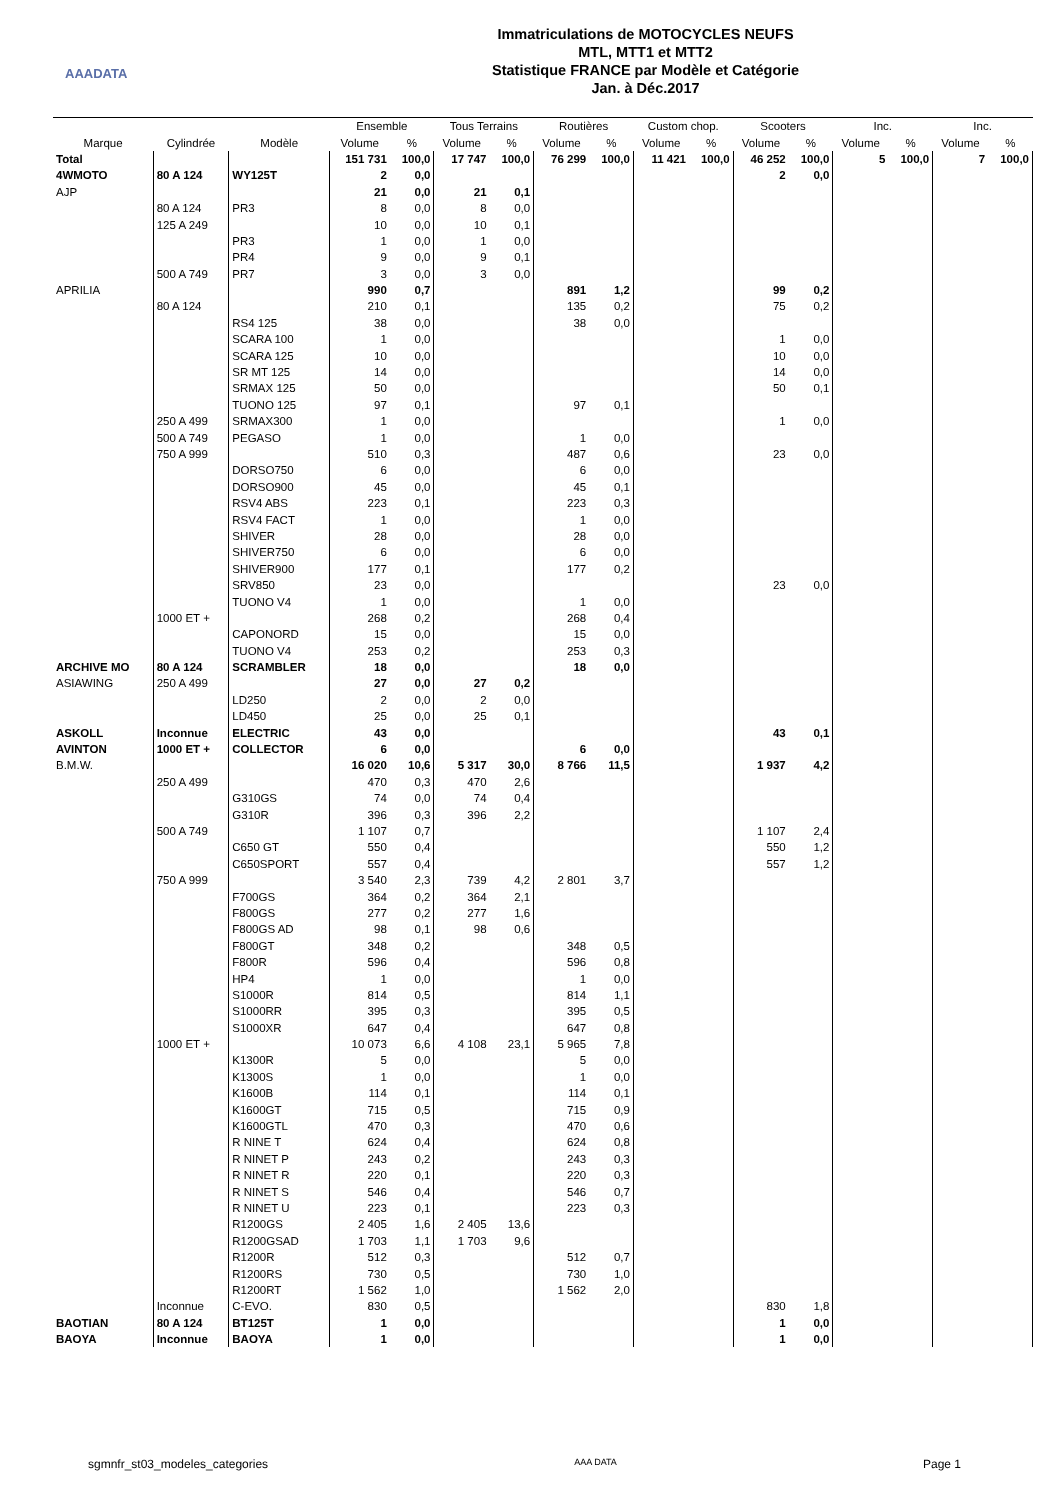AAADATA
Immatriculations de MOTOCYCLES NEUFS
MTL, MTT1 et MTT2
Statistique FRANCE par Modèle et Catégorie
Jan. à Déc.2017
| | | | Ensemble | | Tous Terrains | | Routières | | Custom chop. | | Scooters | | Inc. | | Inc. | |
| --- | --- | --- | --- | --- | --- | --- | --- | --- | --- | --- | --- | --- | --- | --- | --- | --- |
| Marque | Cylindrée | Modèle | Volume | % | Volume | % | Volume | % | Volume | % | Volume | % | Volume | % | Volume | % |
| Total | | | 151 731 | 100,0 | 17 747 | 100,0 | 76 299 | 100,0 | 11 421 | 100,0 | 46 252 | 100,0 | 5 | 100,0 | 7 | 100,0 |
| 4WMOTO | 80 A 124 | WY125T | 2 | 0,0 | | | | | | | 2 | 0,0 | | | | |
| AJP | | | 21 | 0,0 | 21 | 0,1 | | | | | | | | | | |
| | 80 A 124 | PR3 | 8 | 0,0 | 8 | 0,0 | | | | | | | | | | |
| | 125 A 249 | | 10 | 0,0 | 10 | 0,1 | | | | | | | | | | |
| | | PR3 | 1 | 0,0 | 1 | 0,0 | | | | | | | | | | |
| | | PR4 | 9 | 0,0 | 9 | 0,1 | | | | | | | | | | |
| | 500 A 749 | PR7 | 3 | 0,0 | 3 | 0,0 | | | | | | | | | | |
| APRILIA | | | 990 | 0,7 | | | 891 | 1,2 | | | 99 | 0,2 | | | | |
| | 80 A 124 | | 210 | 0,1 | | | 135 | 0,2 | | | 75 | 0,2 | | | | |
| | | RS4 125 | 38 | 0,0 | | | 38 | 0,0 | | | | | | | | |
| | | SCARA 100 | 1 | 0,0 | | | | | | | 1 | 0,0 | | | | |
| | | SCARA 125 | 10 | 0,0 | | | | | | | 10 | 0,0 | | | | |
| | | SR MT 125 | 14 | 0,0 | | | | | | | 14 | 0,0 | | | | |
| | | SRMAX 125 | 50 | 0,0 | | | | | | | 50 | 0,1 | | | | |
| | | TUONO 125 | 97 | 0,1 | | | 97 | 0,1 | | | | | | | | |
| | 250 A 499 | SRMAX300 | 1 | 0,0 | | | | | | | 1 | 0,0 | | | | |
| | 500 A 749 | PEGASO | 1 | 0,0 | | | 1 | 0,0 | | | | | | | | |
| | 750 A 999 | | 510 | 0,3 | | | 487 | 0,6 | | | 23 | 0,0 | | | | |
| | | DORSO750 | 6 | 0,0 | | | 6 | 0,0 | | | | | | | | |
| | | DORSO900 | 45 | 0,0 | | | 45 | 0,1 | | | | | | | | |
| | | RSV4 ABS | 223 | 0,1 | | | 223 | 0,3 | | | | | | | | |
| | | RSV4 FACT | 1 | 0,0 | | | 1 | 0,0 | | | | | | | | |
| | | SHIVER | 28 | 0,0 | | | 28 | 0,0 | | | | | | | | |
| | | SHIVER750 | 6 | 0,0 | | | 6 | 0,0 | | | | | | | | |
| | | SHIVER900 | 177 | 0,1 | | | 177 | 0,2 | | | | | | | | |
| | | SRV850 | 23 | 0,0 | | | | | | | 23 | 0,0 | | | | |
| | | TUONO V4 | 1 | 0,0 | | | 1 | 0,0 | | | | | | | | |
| | 1000 ET + | | 268 | 0,2 | | | 268 | 0,4 | | | | | | | | |
| | | CAPONORD | 15 | 0,0 | | | 15 | 0,0 | | | | | | | | |
| | | TUONO V4 | 253 | 0,2 | | | 253 | 0,3 | | | | | | | | |
| ARCHIVE MO | 80 A 124 | SCRAMBLER | 18 | 0,0 | | | 18 | 0,0 | | | | | | | | |
| ASIAWING | 250 A 499 | | 27 | 0,0 | 27 | 0,2 | | | | | | | | | | |
| | | LD250 | 2 | 0,0 | 2 | 0,0 | | | | | | | | | | |
| | | LD450 | 25 | 0,0 | 25 | 0,1 | | | | | | | | | | |
| ASKOLL | Inconnue | ELECTRIC | 43 | 0,0 | | | | | | | 43 | 0,1 | | | | |
| AVINTON | 1000 ET + | COLLECTOR | 6 | 0,0 | | | 6 | 0,0 | | | | | | | | |
| B.M.W. | | | 16 020 | 10,6 | 5 317 | 30,0 | 8 766 | 11,5 | | | 1 937 | 4,2 | | | | |
| | 250 A 499 | | 470 | 0,3 | 470 | 2,6 | | | | | | | | | | |
| | | G310GS | 74 | 0,0 | 74 | 0,4 | | | | | | | | | | |
| | | G310R | 396 | 0,3 | 396 | 2,2 | | | | | | | | | | |
| | 500 A 749 | | 1 107 | 0,7 | | | | | | | 1 107 | 2,4 | | | | |
| | | C650 GT | 550 | 0,4 | | | | | | | 550 | 1,2 | | | | |
| | | C650SPORT | 557 | 0,4 | | | | | | | 557 | 1,2 | | | | |
| | 750 A 999 | | 3 540 | 2,3 | 739 | 4,2 | 2 801 | 3,7 | | | | | | | | |
| | | F700GS | 364 | 0,2 | 364 | 2,1 | | | | | | | | | | |
| | | F800GS | 277 | 0,2 | 277 | 1,6 | | | | | | | | | | |
| | | F800GS AD | 98 | 0,1 | 98 | 0,6 | | | | | | | | | | |
| | | F800GT | 348 | 0,2 | | | 348 | 0,5 | | | | | | | | |
| | | F800R | 596 | 0,4 | | | 596 | 0,8 | | | | | | | | |
| | | HP4 | 1 | 0,0 | | | 1 | 0,0 | | | | | | | | |
| | | S1000R | 814 | 0,5 | | | 814 | 1,1 | | | | | | | | |
| | | S1000RR | 395 | 0,3 | | | 395 | 0,5 | | | | | | | | |
| | | S1000XR | 647 | 0,4 | | | 647 | 0,8 | | | | | | | | |
| | 1000 ET + | | 10 073 | 6,6 | 4 108 | 23,1 | 5 965 | 7,8 | | | | | | | | |
| | | K1300R | 5 | 0,0 | | | 5 | 0,0 | | | | | | | | |
| | | K1300S | 1 | 0,0 | | | 1 | 0,0 | | | | | | | | |
| | | K1600B | 114 | 0,1 | | | 114 | 0,1 | | | | | | | | |
| | | K1600GT | 715 | 0,5 | | | 715 | 0,9 | | | | | | | | |
| | | K1600GTL | 470 | 0,3 | | | 470 | 0,6 | | | | | | | | |
| | | R NINE T | 624 | 0,4 | | | 624 | 0,8 | | | | | | | | |
| | | R NINET P | 243 | 0,2 | | | 243 | 0,3 | | | | | | | | |
| | | R NINET R | 220 | 0,1 | | | 220 | 0,3 | | | | | | | | |
| | | R NINET S | 546 | 0,4 | | | 546 | 0,7 | | | | | | | | |
| | | R NINET U | 223 | 0,1 | | | 223 | 0,3 | | | | | | | | |
| | | R1200GS | 2 405 | 1,6 | 2 405 | 13,6 | | | | | | | | | | |
| | | R1200GSAD | 1 703 | 1,1 | 1 703 | 9,6 | | | | | | | | | | |
| | | R1200R | 512 | 0,3 | | | 512 | 0,7 | | | | | | | | |
| | | R1200RS | 730 | 0,5 | | | 730 | 1,0 | | | | | | | | |
| | | R1200RT | 1 562 | 1,0 | | | 1 562 | 2,0 | | | | | | | | |
| | Inconnue | C-EVO. | 830 | 0,5 | | | | | | | 830 | 1,8 | | | | |
| BAOTIAN | 80 A 124 | BT125T | 1 | 0,0 | | | | | | | 1 | 0,0 | | | | |
| BAOYA | Inconnue | BAOYA | 1 | 0,0 | | | | | | | 1 | 0,0 | | | | |
sgmnfr_st03_modeles_categories AAA DATA Page 1